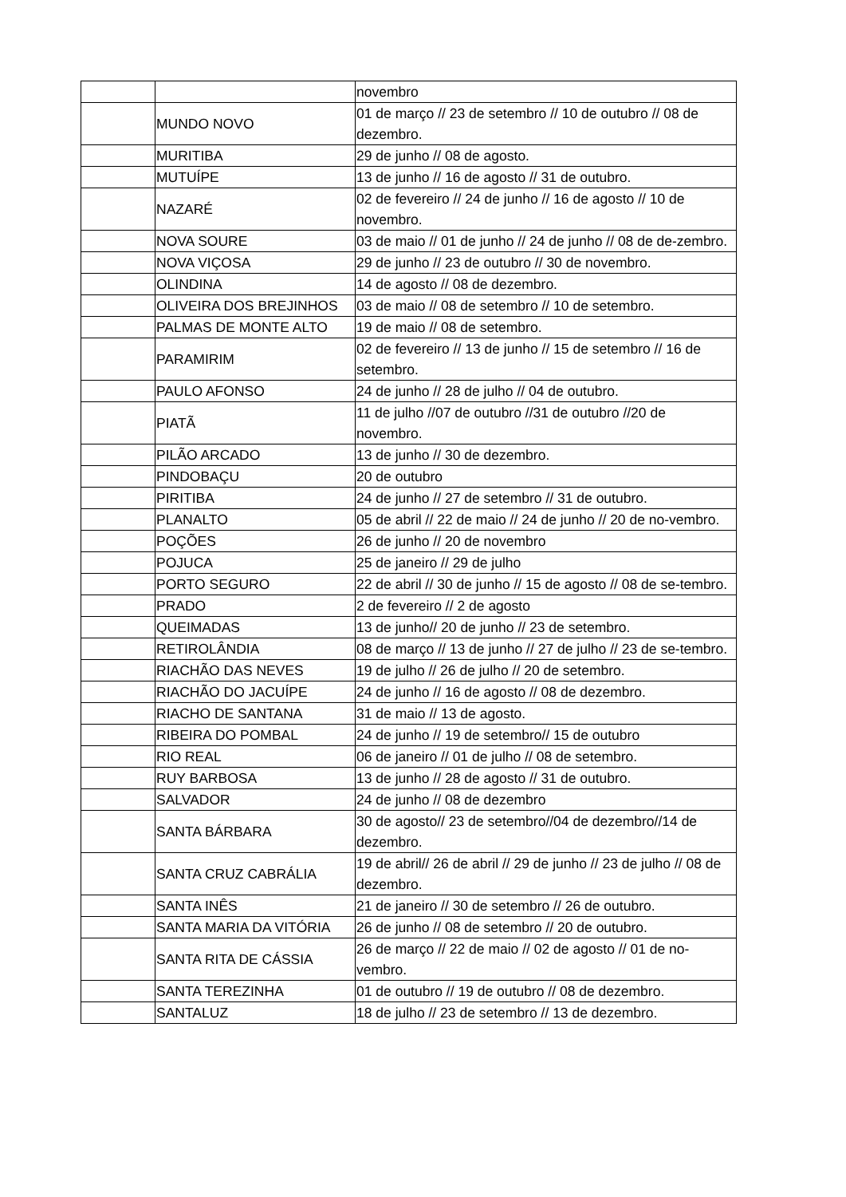| | | novembro |
| | MUNDO NOVO | 01 de março // 23 de setembro // 10 de outubro // 08 de dezembro. |
| | MURITIBA | 29 de junho // 08 de agosto. |
| | MUTUÍPE | 13 de junho // 16 de agosto // 31 de outubro. |
| | NAZARÉ | 02 de fevereiro // 24 de junho // 16 de agosto // 10 de novembro. |
| | NOVA SOURE | 03 de maio // 01 de junho // 24 de junho // 08 de de-zembro. |
| | NOVA VIÇOSA | 29 de junho // 23 de outubro // 30 de novembro. |
| | OLINDINA | 14 de agosto // 08 de dezembro. |
| | OLIVEIRA DOS BREJINHOS | 03 de maio // 08 de setembro // 10 de setembro. |
| | PALMAS DE MONTE ALTO | 19 de maio // 08 de setembro. |
| | PARAMIRIM | 02 de fevereiro // 13 de junho // 15 de setembro // 16 de setembro. |
| | PAULO AFONSO | 24 de junho // 28 de julho // 04 de outubro. |
| | PIATÃ | 11 de julho //07 de outubro //31 de outubro //20 de novembro. |
| | PILÃO ARCADO | 13 de junho // 30 de dezembro. |
| | PINDOBAÇU | 20 de outubro |
| | PIRITIBA | 24 de junho // 27 de setembro // 31 de outubro. |
| | PLANALTO | 05 de abril // 22 de maio // 24 de junho // 20 de no-vembro. |
| | POÇÕES | 26 de junho // 20 de novembro |
| | POJUCA | 25 de janeiro // 29 de julho |
| | PORTO SEGURO | 22 de abril // 30 de junho // 15 de agosto // 08 de se-tembro. |
| | PRADO | 2 de fevereiro // 2 de agosto |
| | QUEIMADAS | 13 de junho// 20 de junho // 23 de setembro. |
| | RETIROLÂNDIA | 08 de março // 13 de junho // 27 de julho // 23 de se-tembro. |
| | RIACHÃO DAS NEVES | 19 de julho // 26 de julho // 20 de setembro. |
| | RIACHÃO DO JACUÍPE | 24 de junho // 16 de agosto // 08 de dezembro. |
| | RIACHO DE SANTANA | 31 de maio // 13 de agosto. |
| | RIBEIRA DO POMBAL | 24 de junho // 19 de setembro// 15 de outubro |
| | RIO REAL | 06 de janeiro // 01 de julho // 08 de setembro. |
| | RUY BARBOSA | 13 de junho // 28 de agosto // 31 de outubro. |
| | SALVADOR | 24 de junho // 08 de dezembro |
| | SANTA BÁRBARA | 30 de agosto// 23 de setembro//04 de dezembro//14 de dezembro. |
| | SANTA CRUZ CABRÁLIA | 19 de abril// 26 de abril // 29 de junho // 23 de julho // 08 de dezembro. |
| | SANTA INÊS | 21 de janeiro // 30 de setembro // 26 de outubro. |
| | SANTA MARIA DA VITÓRIA | 26 de junho // 08 de setembro // 20 de outubro. |
| | SANTA RITA DE CÁSSIA | 26 de março // 22 de maio // 02 de agosto // 01 de no-vembro. |
| | SANTA TEREZINHA | 01 de outubro // 19 de outubro // 08 de dezembro. |
| | SANTALUZ | 18 de julho // 23 de setembro // 13 de dezembro. |